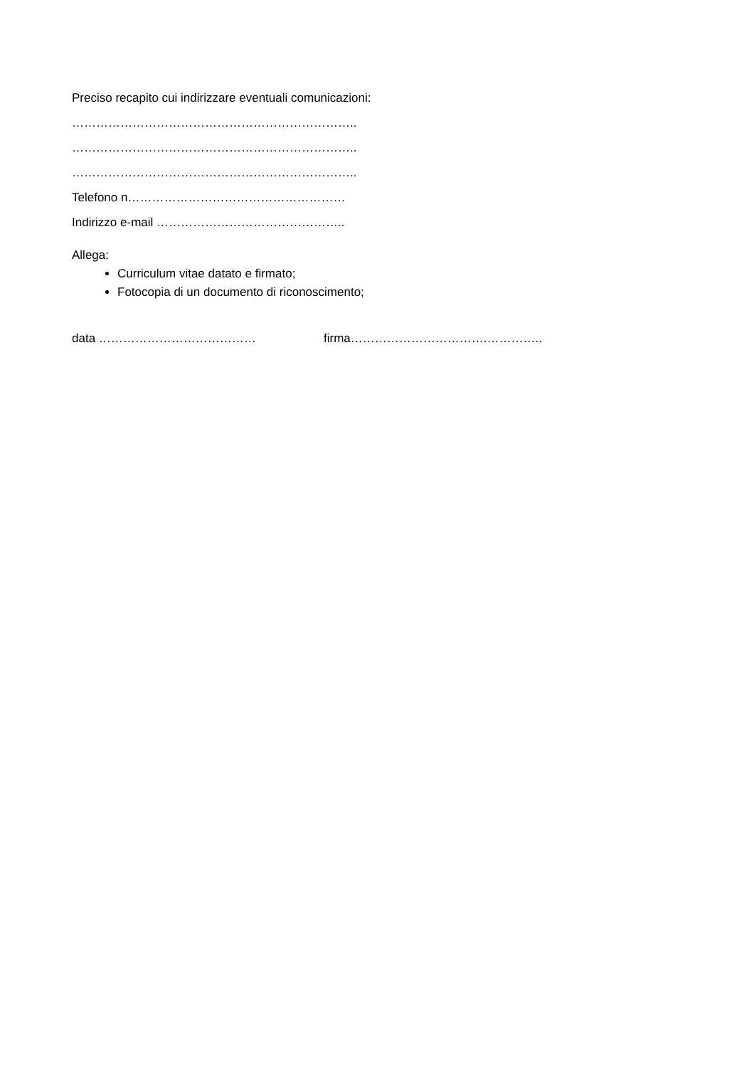Preciso recapito cui indirizzare eventuali comunicazioni:
……………………………………………………………..
……………………………………………………………..
……………………………………………………………..
Telefono n………………………………………………
Indirizzo e-mail ………………………………………..
Allega:
Curriculum vitae datato e firmato;
Fotocopia di un documento di riconoscimento;
data ………………………………… firma…………………………….…………..